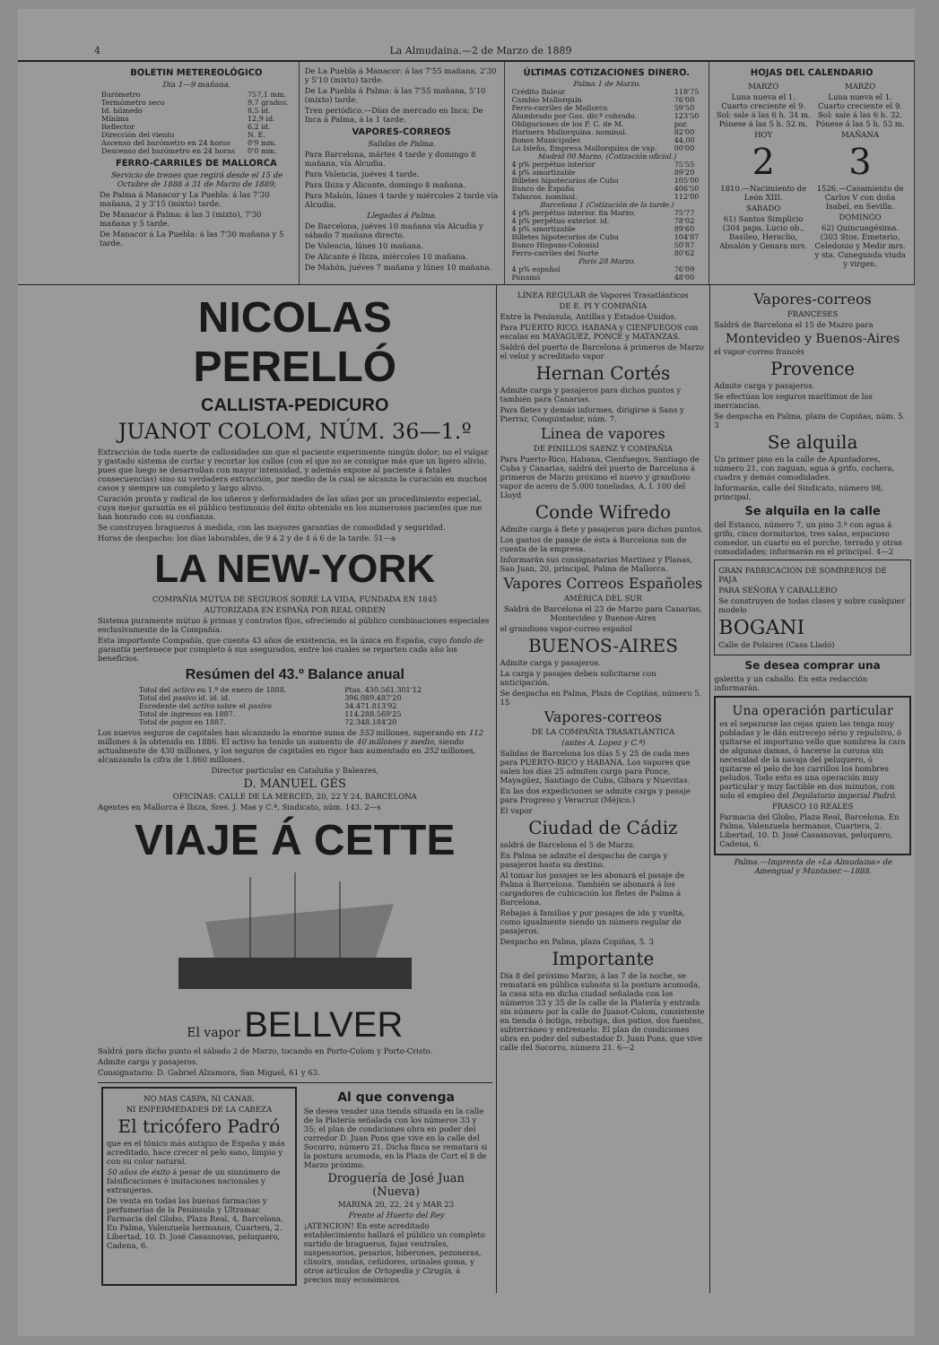4 La Almudaina.—2 de Marzo de 1889
BOLETIN METEREOLÓGICO
Dia 1—9 mañana.
| Barómetro | 757,1 mm. |
| Termómetro seco | 9,7 grados. |
| Id. húmedo | 8,5 id. |
| Mínima | 12,9 id. |
| Reflector | 6,2 id. |
| Dirección del viento | N. E. |
| Ascenso del barómetro en 24 horas | 0'9 mm. |
| Descenso del barómetro en 24 horas | 0'0 mm. |
FERRO-CARRILES DE MALLORCA
Servicio de trenes que regirá desde el 15 de Octubre de 1888 á 31 de Marzo de 1889;
De Palma á Manacor y La Puebla: á las 7'30 mañana, 2 y 3'15 (mixto) tarde.
De Manacor á Palma: á las 3 (mixto), 7'30 mañana y 5 tarde.
De Manacor á La Puebla: á las 7'30 mañana y 5 tarde.
De La Puebla á Manacor: á las 7'55 mañana, 2'30 y 5'10 (mixto) tarde.
De La Puebla á Palma: á las 7'55 mañana, 5'10 (mixto) tarde.
Tren periódico.—Días de mercado en Inca: De Inca á Palma, á la 1 tarde.
VAPORES-CORREOS
Salidas de Palma.
Para Barcelona, mártes 4 tarde y domingo 8 mañana, vía Alcudia.
Para Valencia, juéves 4 tarde.
Para Ibiza y Alicante, domingo 8 mañana.
Para Mahón, lúnes 4 tarde y miércoles 2 tarde vía Alcudia.
Llegadas á Palma.
De Barcelona, juéves 10 mañana vía Alcudia y sábado 7 mañana directo.
De Valencia, lúnes 10 mañana.
De Alicante é Ibiza, miércoles 10 mañana.
De Mahón, juéves 7 mañana y lúnes 10 mañana.
ÚLTIMAS COTIZACIONES DINERO.
| Palma 1 de Marzo. | |
| Crédito Balear | 118'75 |
| Cambio Mallorquin | 76'00 |
| Ferro-carriles de Mallorca | 59'50 |
| Alumbrado por Gas. div.º cobrado. | 123'50 |
| Obligaciones de los F. C. de M. | par. |
| Harinera Mallorquina. nominal. | 82'00 |
| Bonos Municipales | 44,00 |
| La Isleña, Empresa Mallorquina de vap. | 00'00 |
| Madrid 00 Marzo, (Cotización oficial.) | |
| 4 p% perpétuo interior | 75'55 |
| 4 p% amortizable | 89'20 |
| Billetes hipotecarios de Cuba | 105'00 |
| Banco de España | 406'50 |
| Tabacos. nominal. | 112'00 |
| Barcelona 1 (Cotización de la tarde.) | |
| 4 p% perpétuo interior. fin Marzo. | 75'77 |
| 4 p% perpétuo exterior. id. | 78'02 |
| 4 p% amortizable | 89'60 |
| Billetes hipotecarios de Cuba | 104'87 |
| Banco Hispano-Colonial | 50'87 |
| Ferro-carriles del Norte | 80'62 |
| Paris 28 Marzo. | |
| 4 p% español | 76'09 |
| Panamá | 48'00 |
HOJAS DEL CALENDARIO
MARZO
Luna nueva el 1.
Cuarto creciente el 9.
Sol: sale á las 6 h. 34 m.
Pónese á las 5 h. 52 m.
HOY
2
1810.—Nacimiento de León XIII.
SABADO
61) Santos Simplicio (304 papa, Lucio ob., Basileo, Heraclio, Absalón y Genara mrs.
MARZO
Luna nueva el 1.
Cuarto creciente el 9.
Sol: sale á las 6 h. 32.
Pónese á las 5 h. 53 m.
MAÑANA
3
1526.—Casamiento de Carlos V con doña Isabel, en Sevilla.
DOMINGO
62) Quincuagésima. (303 Stos. Emeterio, Celedonio y Medir mrs. y sta. Cunegunda viuda y virgen.
NICOLAS PERELLÓ
CALLISTA-PEDICURO
JUANOT COLOM, NÚM. 36—1.º
Extracción de toda suerte de callosidades sin que el paciente experimente ningún dolor; no el vulgar y gastado sistema de cortar y recortar los callos (con el que no se consigue más que un ligero alivio, pues que luego se desarrollan con mayor intensidad, y además expone al paciente á fatales consecuencias) sino su verdadera extracción, por medio de la cual se alcanza la curación en muchos casos y siempre un completo y largo alivio.
Curación pronta y radical de los uñeros y deformidades de las uñas por un procedimiento especial, cuya mejor garantía es el público testimonio del éxito obtenido en los numerosos pacientes que me han honrado con su confianza.
Se construyen bragueros á medida, con las mayores garantías de comodidad y seguridad.
Horas de despacho: los días laborables, de 9 á 2 y de 4 á 6 de la tarde. 51—a
LA NEW-YORK
COMPAÑIA MÚTUA DE SEGUROS SOBRE LA VIDA, FUNDADA EN 1845
AUTORIZADA EN ESPAÑA POR REAL ORDEN
Sistema puramente mútuo á primas y contratos fijos, ofreciendo al público combinaciones especiales esclusivamente de la Compañía.
Esta importante Compañía, que cuenta 43 años de existencia, es la única en España, cuyo fondo de garantía pertenece por completo á sus asegurados, entre los cuales se reparten cada año los beneficios.
Resúmen del 43.º Balance anual
| Total del activo en 1.º de enero de 1888. | Ptas. 430.561.301'12 |
| Total del pasivo id. id. id. | 396.089.487'20 |
| Escedente del activo sobre el pasivo | 34.471.813'92 |
| Total de ingresos en 1887. | 114.288.569'25 |
| Total de pagos en 1887. | 72.348.184'20 |
Los nuevos seguros de capitales han alcanzado la enorme suma de 553 millones, superando en 112 millones á la obtenida en 1886. El activo ha tenido un aumento de 40 millones y medio, siendo actualmente de 430 millones, y los seguros de capitales en rigor han aumentado en 252 millones, alcanzando la cifra de 1.860 millones.
Director particular en Cataluña y Baleares,
D. MANUEL GÉS
OFICINAS: CALLE DE LA MERCED, 20, 22 Y 24, BARCELONA
Agentes en Mallorca é Ibiza, Sres. J. Mas y C.ª, Sindicato, núm. 143. 2—s
VIAJE Á CETTE
El vapor BELLVER
Saldrá para dicho punto el sábado 2 de Marzo, tocando en Porto-Colom y Porto-Cristo.
Admite carga y pasajeros.
Consignatario: D. Gabriel Alzamora, San Miguel, 61 y 63.
NO MAS CASPA, NI CANAS,
NI ENFERMEDADES DE LA CABEZA
El tricófero Padró
que es el tónico más antiguo de España y más acreditado, hace crecer el pelo sano, limpio y con su color natural.
50 años de éxito á pesar de un sinnúmero de falsificaciones é imitaciones nacionales y extranjeras.
De venta en todas las buenas farmacias y perfumerías de la Península y Ultramar. Farmacia del Globo, Plaza Real, 4, Barcelona. En Palma, Valenzuela hermanos, Cuartera, 2. Libertad, 10. D. José Casasnovas, peluquero, Cadena, 6.
Al que convenga
Se desea vender una tienda situada en la calle de la Platería señalada con los números 33 y 35; el plan de condiciones obra en poder del corredor D. Juan Pons que vive en la calle del Socorro, número 21. Dicha finca se rematará si la postura acomoda, en la Plaza de Cort el 8 de Marzo próximo.
Droguería de José Juan (Nueva)
MARINA 20, 22, 24 y MAR 23
Frente al Huerto del Rey
¡ATENCION! En este acreditado establecimiento hallará el público un completo surtido de bragueros, fajas ventrales, suspensorios, pesarios, biberones, pezoneras, clisoirs, sondas, ceñidores, orinales goma, y otros artículos de Ortopedia y Cirugía, á precios muy económicos.
LÍNEA REGULAR de Vapores Trasatlánticos
DE E. PI Y COMPAÑIA
Entre la Península, Antillas y Estados-Unidos.
Para PUERTO RICO, HABANA y CIENFUEGOS con escalas en MAYAGUEZ, PONCE y MATANZAS.
Saldrá del puerto de Barcelona á primeros de Marzo el veloz y acreditado vapor
Hernan Cortés
Admite carga y pasajeros para dichos puntos y también para Canarias.
Para fletes y demás informes, dirigirse á Sans y Pierrar, Conquistador, núm. 7.
Linea de vapores
DE PINILLOS SAENZ Y COMPAÑIA
Para Puerto-Rico, Habana, Cienfuegos, Santiago de Cuba y Canarias, saldrá del puerto de Barcelona á primeros de Marzo próximo el nuevo y grandioso vapor de acero de 5.000 toneladas, A. I. 100 del Lloyd
Conde Wifredo
Admite carga á flete y pasajeros para dichos puntos.
Los gastos de pasaje de ésta á Barcelona son de cuenta de la empresa.
Informarán sus consignatarios Martinez y Planas, San Juan, 20, principal, Palma de Mallorca.
Vapores Correos Españoles
AMÉRICA DEL SUR
Saldrá de Barcelona el 23 de Marzo para Canarias, Montevideo y Buenos-Aires
el grandioso vapor-correo español
BUENOS-AIRES
Admite carga y pasajeros.
La carga y pasajes deben solicitarse con anticipación.
Se despacha en Palma, Plaza de Copiñas, número 5. 15
Vapores-correos
DE LA COMPAÑIA TRASATLÁNTICA
(antes A. Lopez y C.ª)
Salidas de Barcelona los días 5 y 25 de cada mes para PUERTO-RICO y HABANA. Los vapores que salen los días 25 admiten carga para Ponce, Mayagüez, Santiago de Cuba, Gibara y Nuevitas.
En las dos expediciones se admite carga y pasaje para Progreso y Veracruz (Méjico.)
El vapor
Ciudad de Cádiz
saldrá de Barcelona el 5 de Marzo.
En Palma se admite el despacho de carga y pasajeros hasta su destino.
Al tomar los pasajes se les abonará el pasaje de Palma á Barcelona. También se abonará á los cargadores de cubicación los fletes de Palma á Barcelona.
Rebajas á familias y por pasajes de ida y vuelta, como igualmente siendo un número regular de pasajeros.
Despacho en Palma, plaza Copiñas, 5. 3
Importante
Día 8 del próximo Marzo, á las 7 de la noche, se rematará en pública subasta si la postura acomoda, la casa sita en dicha ciudad señalada con los números 33 y 35 de la calle de la Platería y entrada sin número por la calle de Juanot-Colom, consistente en tienda ó botiga, rebotiga, dos patios, dos fuentes, subterráneo y entresuelo. El plan de condiciones obra en poder del subastador D. Juan Pons, que vive calle del Socorro, número 21. 6—2
Vapores-correos
FRANCESES
Saldrá de Barcelona el 15 de Mazro para
Montevideo y Buenos-Aires
el vapor-correo francés
Provence
Admite carga y pasajeros.
Se efectúan los seguros marítimos de las mercancías.
Se despacha en Palma, plaza de Copiñas, núm. 5. 3
Se alquila
Un primer piso en la calle de Apuntadores, número 21, con zaguan, agua á grifo, cochera, cuadra y demás comodidades.
Informarán, calle del Sindicato, número 98, principal.
Se alquila en la calle
del Estanco, número 7, un piso 3.º con agua á grifo, cinco dormitorios, tres salas, espacioso comedor, un cuarto en el porche, terrado y otras comodidades; informarán en el principal. 4—2
GRAN FABRICACIÓN DE SOMBREROS DE PAJA
PARA SEÑORA Y CABALLERO
Se construyen de todas clases y sobre cualquier modelo
BOGANI
Calle de Polaires (Casa Lladó)
Se desea comprar una
galerita y un caballo. En esta redacción informarán.
Una operación particular
es el separarse las cejas quien las tenga muy pobladas y le dán entrecejo sério y repulsivo, ó quitarse el importuno vello que sombrea la cara de algunas damas, ó hacerse la corona sin necesidad de la navaja del peluquero, ó quitarse el pelo de los carrillos los hombres peludos. Todo esto es una operación muy particular y muy factible en dos minutos, con solo el empleo del Depilatorio imperial Padró.
FRASCO 10 REALES
Farmacia del Globo, Plaza Real, Barcelona. En Palma, Valenzuela hermanos, Cuartera, 2. Libertad, 10. D. José Casasnovas, peluquero, Cadena, 6.
Palma.—Imprenta de «La Almudaina» de Amengual y Muntaner.—1888.